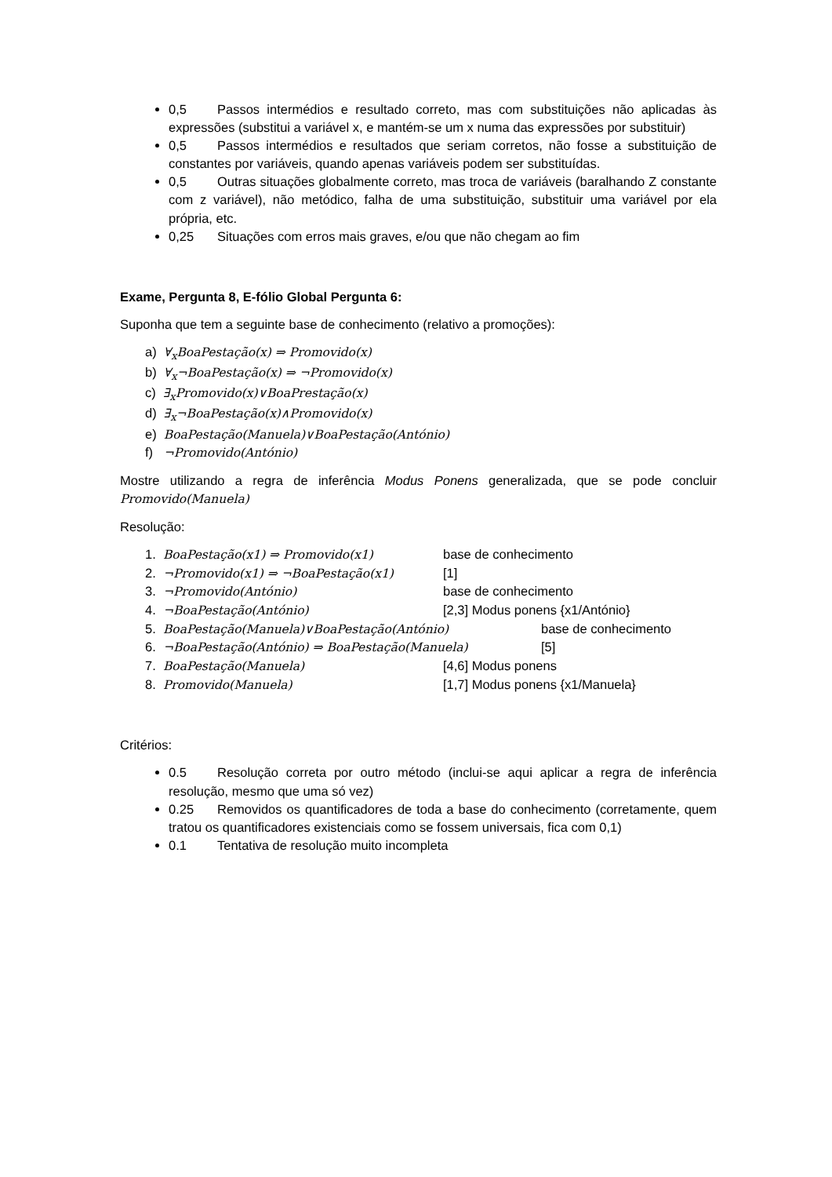0,5 Passos intermédios e resultado correto, mas com substituições não aplicadas às expressões (substitui a variável x, e mantém-se um x numa das expressões por substituir)
0,5 Passos intermédios e resultados que seriam corretos, não fosse a substituição de constantes por variáveis, quando apenas variáveis podem ser substituídas.
0,5 Outras situações globalmente correto, mas troca de variáveis (baralhando Z constante com z variável), não metódico, falha de uma substituição, substituir uma variável por ela própria, etc.
0,25 Situações com erros mais graves, e/ou que não chegam ao fim
Exame, Pergunta 8, E-fólio Global Pergunta 6:
Suponha que tem a seguinte base de conhecimento (relativo a promoções):
a) ∀<sub>x</sub>BoaPestação(x) ⇒ Promovido(x)
b) ∀<sub>x</sub>¬BoaPestação(x) ⇒ ¬Promovido(x)
c) ∃<sub>x</sub>Promovido(x)∨BoaPrestação(x)
d) ∃<sub>x</sub>¬BoaPestação(x)∧Promovido(x)
e) BoaPestação(Manuela)∨BoaPestação(António)
f) ¬Promovido(António)
Mostre utilizando a regra de inferência Modus Ponens generalizada, que se pode concluir Promovido(Manuela)
Resolução:
1. BoaPestação(x1) ⇒ Promovido(x1) base de conhecimento
2. ¬Promovido(x1) ⇒ ¬BoaPestação(x1) [1]
3. ¬Promovido(António) base de conhecimento
4. ¬BoaPestação(António) [2,3] Modus ponens {x1/António}
5. BoaPestação(Manuela)∨BoaPestação(António) base de conhecimento
6. ¬BoaPestação(António) ⇒ BoaPestação(Manuela) [5]
7. BoaPestação(Manuela) [4,6] Modus ponens
8. Promovido(Manuela) [1,7] Modus ponens {x1/Manuela}
Critérios:
0.5 Resolução correta por outro método (inclui-se aqui aplicar a regra de inferência resolução, mesmo que uma só vez)
0.25 Removidos os quantificadores de toda a base do conhecimento (corretamente, quem tratou os quantificadores existenciais como se fossem universais, fica com 0,1)
0.1 Tentativa de resolução muito incompleta